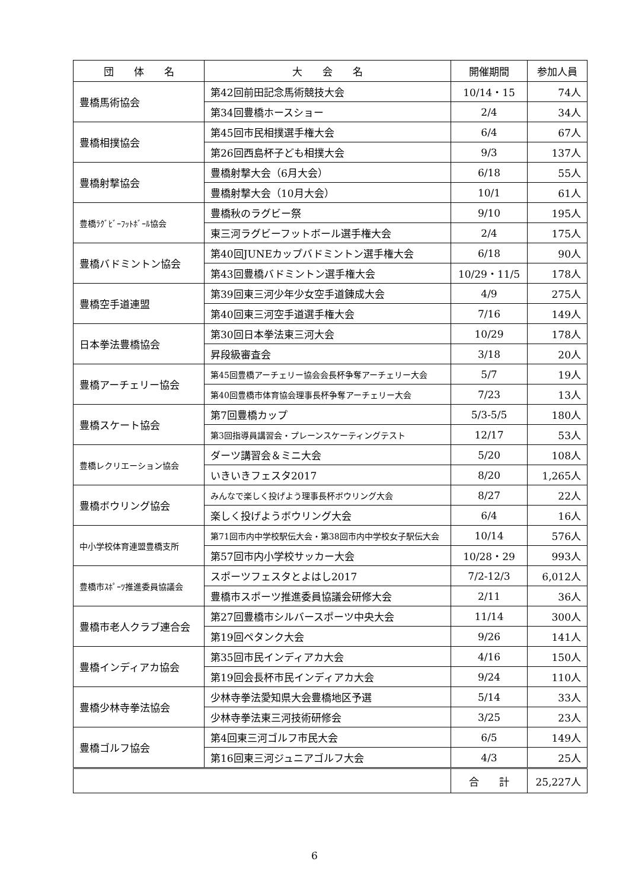| 団 体 名 | 大 会 名 | 開催期間 | 参加人員 |
| --- | --- | --- | --- |
| 豊橋馬術協会 | 第42回前田記念馬術競技大会 | 10/14・15 | 74人 |
| | 第34回豊橋ホースショー | 2/4 | 34人 |
| 豊橋相撲協会 | 第45回市民相撲選手権大会 | 6/4 | 67人 |
| | 第26回西島杯子ども相撲大会 | 9/3 | 137人 |
| 豊橋射撃協会 | 豊橋射撃大会（6月大会） | 6/18 | 55人 |
| | 豊橋射撃大会（10月大会） | 10/1 | 61人 |
| 豊橋ﾗｸﾞﾋﾞｰﾌｯﾄﾎﾞｰﾙ協会 | 豊橋秋のラグビー祭 | 9/10 | 195人 |
| | 東三河ラグビーフットボール選手権大会 | 2/4 | 175人 |
| 豊橋バドミントン協会 | 第40回JUNEカップバドミントン選手権大会 | 6/18 | 90人 |
| | 第43回豊橋バドミントン選手権大会 | 10/29・11/5 | 178人 |
| 豊橋空手道連盟 | 第39回東三河少年少女空手道錬成大会 | 4/9 | 275人 |
| | 第40回東三河空手道選手権大会 | 7/16 | 149人 |
| 日本拳法豊橋協会 | 第30回日本拳法東三河大会 | 10/29 | 178人 |
| | 昇段級審査会 | 3/18 | 20人 |
| 豊橋アーチェリー協会 | 第45回豊橋アーチェリー協会会長杯争奪アーチェリー大会 | 5/7 | 19人 |
| | 第40回豊橋市体育協会理事長杯争奪アーチェリー大会 | 7/23 | 13人 |
| 豊橋スケート協会 | 第7回豊橋カップ | 5/3-5/5 | 180人 |
| | 第3回指導員講習会・プレーンスケーティングテスト | 12/17 | 53人 |
| 豊橋レクリエーション協会 | ダーツ講習会＆ミニ大会 | 5/20 | 108人 |
| | いきいきフェスタ2017 | 8/20 | 1,265人 |
| 豊橋ボウリング協会 | みんなで楽しく投げよう理事長杯ボウリング大会 | 8/27 | 22人 |
| | 楽しく投げようボウリング大会 | 6/4 | 16人 |
| 中小学校体育連盟豊橋支所 | 第71回市内中学校駅伝大会・第38回市内中学校女子駅伝大会 | 10/14 | 576人 |
| | 第57回市内小学校サッカー大会 | 10/28・29 | 993人 |
| 豊橋市ｽﾎﾟｰﾂ推進委員協議会 | スポーツフェスタとよはし2017 | 7/2-12/3 | 6,012人 |
| | 豊橋市スポーツ推進委員協議会研修大会 | 2/11 | 36人 |
| 豊橋市老人クラブ連合会 | 第27回豊橋市シルバースポーツ中央大会 | 11/14 | 300人 |
| | 第19回ペタンク大会 | 9/26 | 141人 |
| 豊橋インディアカ協会 | 第35回市民インディアカ大会 | 4/16 | 150人 |
| | 第19回会長杯市民インディアカ大会 | 9/24 | 110人 |
| 豊橋少林寺拳法協会 | 少林寺拳法愛知県大会豊橋地区予選 | 5/14 | 33人 |
| | 少林寺拳法東三河技術研修会 | 3/25 | 23人 |
| 豊橋ゴルフ協会 | 第4回東三河ゴルフ市民大会 | 6/5 | 149人 |
| | 第16回東三河ジュニアゴルフ大会 | 4/3 | 25人 |
| | | 合 計 | 25,227人 |
6